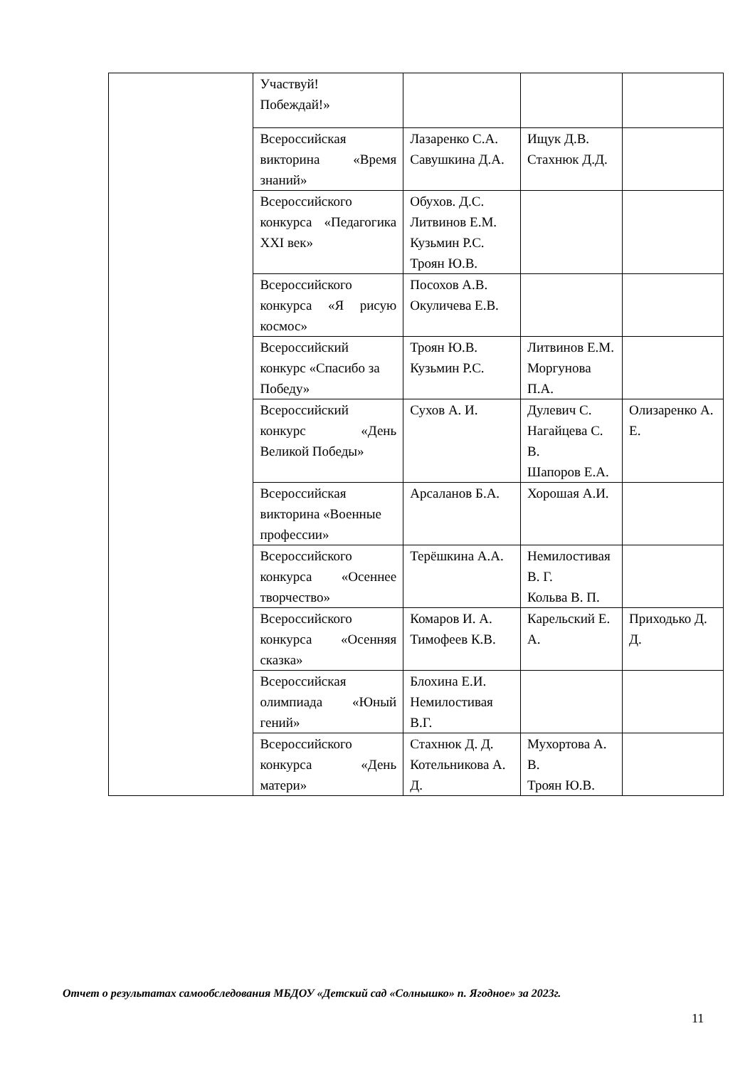| | Участвуй! Побеждай!» | | | |
| | Всероссийская викторина «Время знаний» | Лазаренко С.А. Савушкина Д.А. | Ищук Д.В. Стахнюк Д.Д. | |
| | Всероссийского конкурса «Педагогика XXI век» | Обухов. Д.С. Литвинов Е.М. Кузьмин Р.С. Троян Ю.В. | | |
| | Всероссийского конкурса «Я рисую космос» | Посохов А.В. Окуличева Е.В. | | |
| | Всероссийский конкурс «Спасибо за Победу» | Троян Ю.В. Кузьмин Р.С. | Литвинов Е.М. Моргунова П.А. | |
| | Всероссийский конкурс «День Великой Победы» | Сухов А. И. | Дулевич С. Нагайцева С. В. Шапоров Е.А. | Олизаренко А. Е. |
| | Всероссийская викторина «Военные профессии» | Арсаланов Б.А. | Хорошая А.И. | |
| | Всероссийского конкурса «Осеннее творчество» | Терёшкина А.А. | Немилостивая В. Г. Кольва В. П. | |
| | Всероссийского конкурса «Осенняя сказка» | Комаров И. А. Тимофеев К.В. | Карельский Е. А. | Приходько Д. Д. |
| | Всероссийская олимпиада «Юный гений» | Блохина Е.И. Немилостивая В.Г. | | |
| | Всероссийского конкурса «День матери» | Стахнюк Д. Д. Котельникова А. Д. | Мухортова А. В. Троян Ю.В. | |
Отчет о результатах самообследования МБДОУ «Детский сад «Солнышко» п. Ягодное» за 2023г.
11